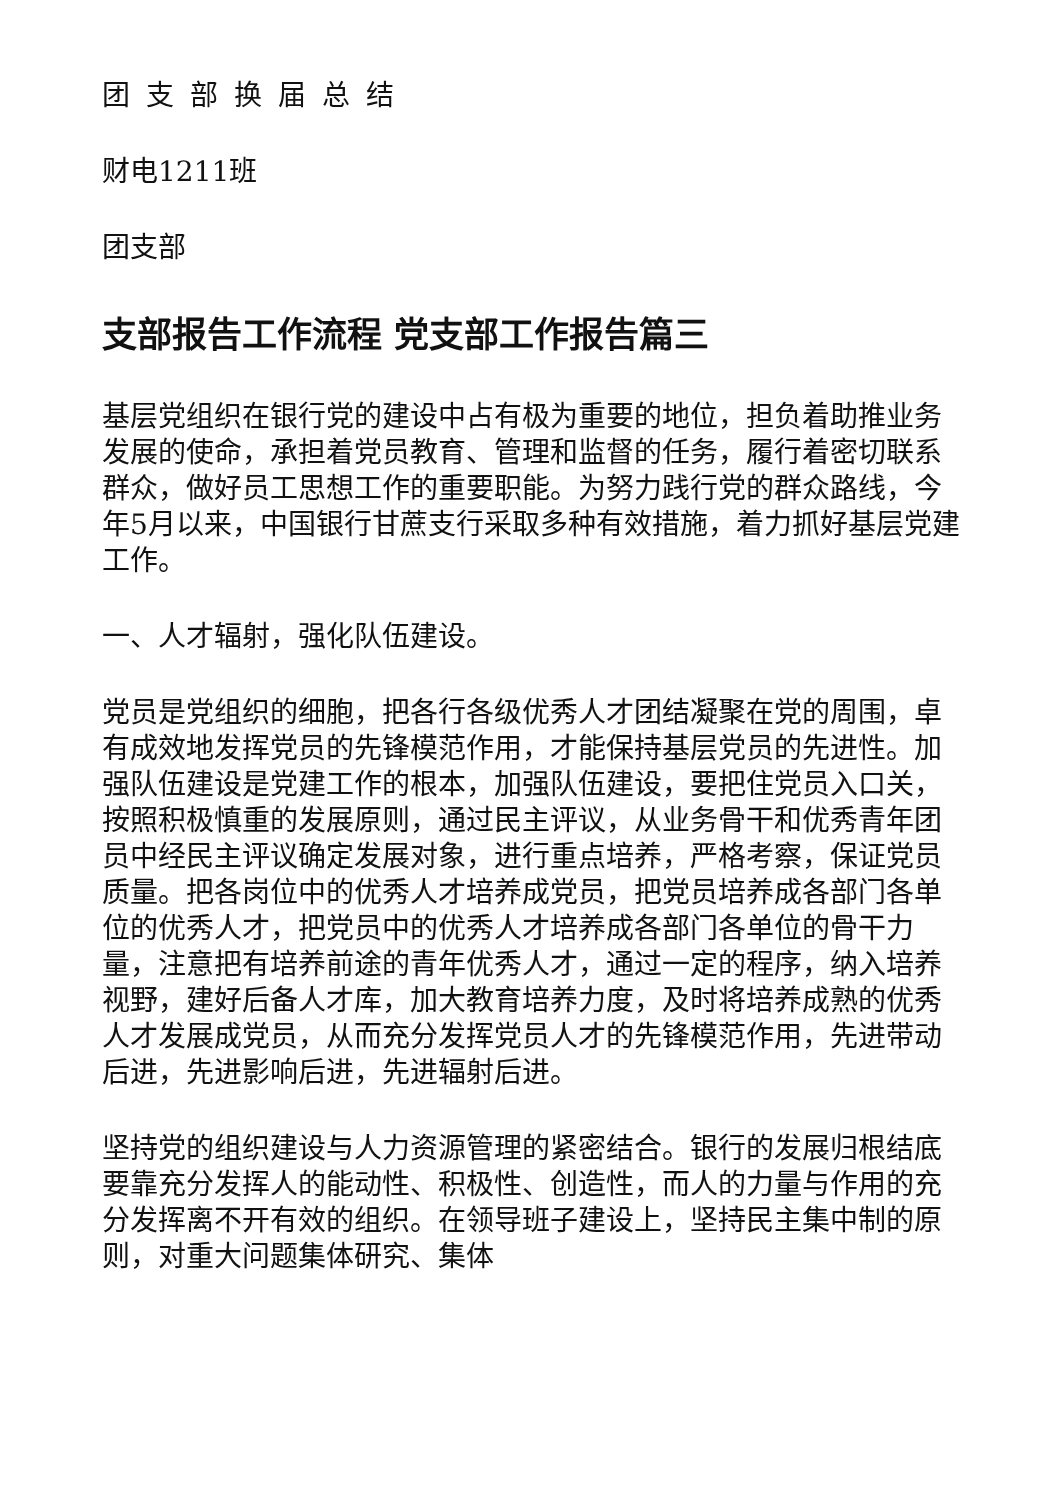团支部换届总结
财电1211班
团支部
支部报告工作流程 党支部工作报告篇三
基层党组织在银行党的建设中占有极为重要的地位，担负着助推业务发展的使命，承担着党员教育、管理和监督的任务，履行着密切联系群众，做好员工思想工作的重要职能。为努力践行党的群众路线，今年5月以来，中国银行甘蔗支行采取多种有效措施，着力抓好基层党建工作。
一、人才辐射，强化队伍建设。
党员是党组织的细胞，把各行各级优秀人才团结凝聚在党的周围，卓有成效地发挥党员的先锋模范作用，才能保持基层党员的先进性。加强队伍建设是党建工作的根本，加强队伍建设，要把住党员入口关，按照积极慎重的发展原则，通过民主评议，从业务骨干和优秀青年团员中经民主评议确定发展对象，进行重点培养，严格考察，保证党员质量。把各岗位中的优秀人才培养成党员，把党员培养成各部门各单位的优秀人才，把党员中的优秀人才培养成各部门各单位的骨干力量，注意把有培养前途的青年优秀人才，通过一定的程序，纳入培养视野，建好后备人才库，加大教育培养力度，及时将培养成熟的优秀人才发展成党员，从而充分发挥党员人才的先锋模范作用，先进带动后进，先进影响后进，先进辐射后进。
坚持党的组织建设与人力资源管理的紧密结合。银行的发展归根结底要靠充分发挥人的能动性、积极性、创造性，而人的力量与作用的充分发挥离不开有效的组织。在领导班子建设上，坚持民主集中制的原则，对重大问题集体研究、集体